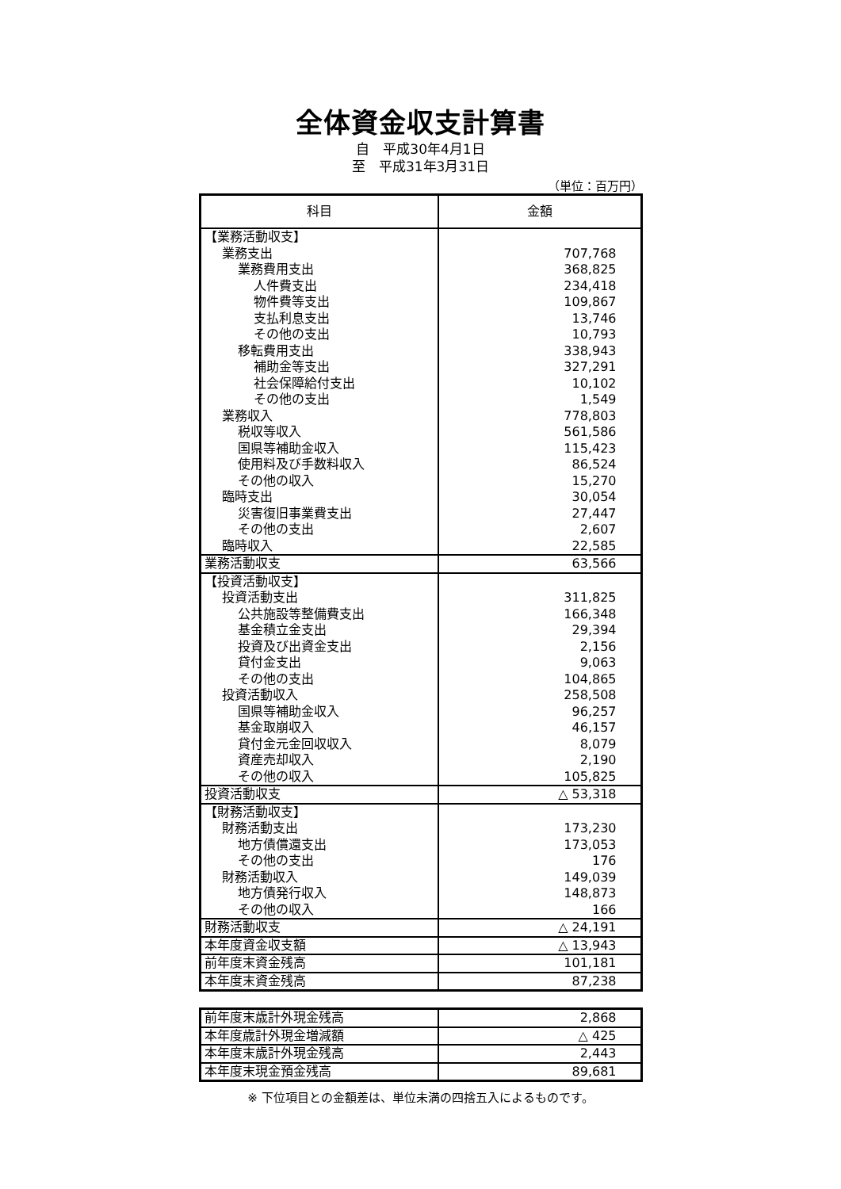全体資金収支計算書
自　平成30年4月1日
至　平成31年3月31日
（単位：百万円）
| 科目 | 金額 |
| --- | --- |
| 【業務活動収支】 | |
| 業務支出 | 707,768 |
| 業務費用支出 | 368,825 |
| 人件費支出 | 234,418 |
| 物件費等支出 | 109,867 |
| 支払利息支出 | 13,746 |
| その他の支出 | 10,793 |
| 移転費用支出 | 338,943 |
| 補助金等支出 | 327,291 |
| 社会保障給付支出 | 10,102 |
| その他の支出 | 1,549 |
| 業務収入 | 778,803 |
| 税収等収入 | 561,586 |
| 国県等補助金収入 | 115,423 |
| 使用料及び手数料収入 | 86,524 |
| その他の収入 | 15,270 |
| 臨時支出 | 30,054 |
| 災害復旧事業費支出 | 27,447 |
| その他の支出 | 2,607 |
| 臨時収入 | 22,585 |
| 業務活動収支 | 63,566 |
| 【投資活動収支】 | |
| 投資活動支出 | 311,825 |
| 公共施設等整備費支出 | 166,348 |
| 基金積立金支出 | 29,394 |
| 投資及び出資金支出 | 2,156 |
| 貸付金支出 | 9,063 |
| その他の支出 | 104,865 |
| 投資活動収入 | 258,508 |
| 国県等補助金収入 | 96,257 |
| 基金取崩収入 | 46,157 |
| 貸付金元金回収収入 | 8,079 |
| 資産売却収入 | 2,190 |
| その他の収入 | 105,825 |
| 投資活動収支 | △ 53,318 |
| 【財務活動収支】 | |
| 財務活動支出 | 173,230 |
| 地方債償還支出 | 173,053 |
| その他の支出 | 176 |
| 財務活動収入 | 149,039 |
| 地方債発行収入 | 148,873 |
| その他の収入 | 166 |
| 財務活動収支 | △ 24,191 |
| 本年度資金収支額 | △ 13,943 |
| 前年度末資金残高 | 101,181 |
| 本年度末資金残高 | 87,238 |
| 前年度末歳計外現金残高 | 2,868 |
| 本年度歳計外現金増減額 | △ 425 |
| 本年度末歳計外現金残高 | 2,443 |
| 本年度末現金預金残高 | 89,681 |
※ 下位項目との金額差は、単位未満の四捨五入によるものです。